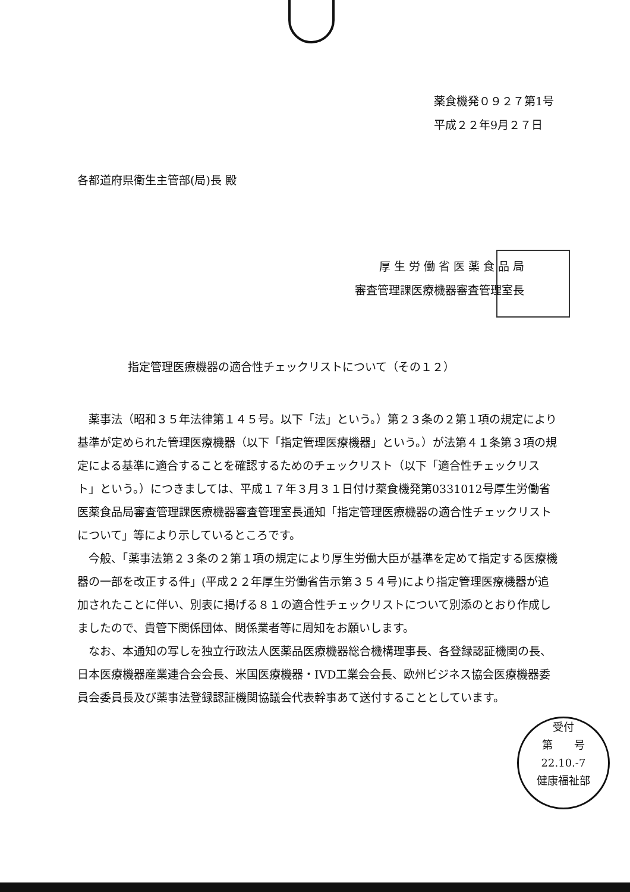薬食機発０９２７第1号
平成２２年9月２７日
各都道府県衛生主管部(局)長 殿
厚 生 労 働 省 医 薬 食 品 局
審査管理課医療機器審査管理室長
指定管理医療機器の適合性チェックリストについて（その１２）
薬事法（昭和３５年法律第１４５号。以下「法」という。）第２３条の２第１項の規定により基準が定められた管理医療機器（以下「指定管理医療機器」という。）が法第４１条第３項の規定による基準に適合することを確認するためのチェックリスト（以下「適合性チェックリスト」という。）につきましては、平成１７年３月３１日付け薬食機発第0331012号厚生労働省医薬食品局審査管理課医療機器審査管理室長通知「指定管理医療機器の適合性チェックリストについて」等により示しているところです。
今般、「薬事法第２３条の２第１項の規定により厚生労働大臣が基準を定めて指定する医療機器の一部を改正する件」(平成２２年厚生労働省告示第３５４号)により指定管理医療機器が追加されたことに伴い、別表に掲げる８１の適合性チェックリストについて別添のとおり作成しましたので、貴管下関係団体、関係業者等に周知をお願いします。
なお、本通知の写しを独立行政法人医薬品医療機器総合機構理事長、各登録認証機関の長、日本医療機器産業連合会会長、米国医療機器・IVD工業会会長、欧州ビジネス協会医療機器委員会委員長及び薬事法登録認証機関協議会代表幹事あて送付することとしています。
受付
第　　号
22.10.-7
健康福祉部